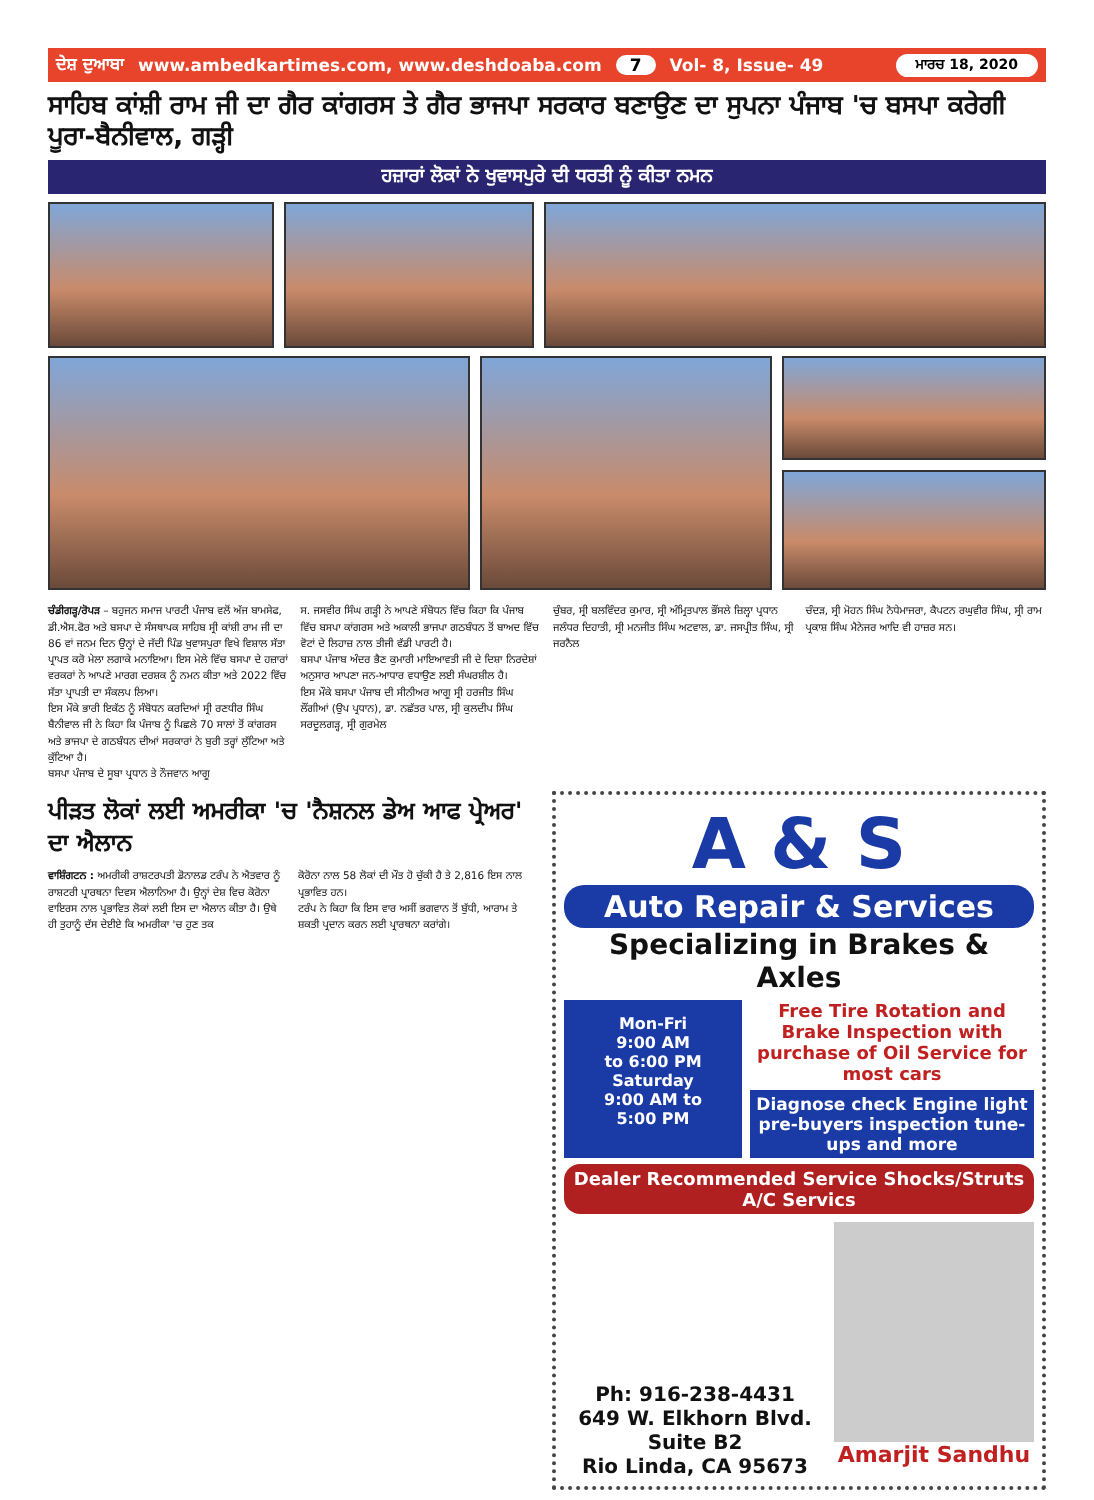ਦੇਸ਼ ਦੁਆਬਾ www.ambedkartimes.com, www.deshdoaba.com 7 Vol- 8, Issue- 49 ਮਾਰਚ 18, 2020
ਸਾਹਿਬ ਕਾਂਸ਼ੀ ਰਾਮ ਜੀ ਦਾ ਗੈਰ ਕਾਂਗਰਸ ਤੇ ਗੈਰ ਭਾਜਪਾ ਸਰਕਾਰ ਬਣਾਉਣ ਦਾ ਸੁਪਨਾ ਪੰਜਾਬ 'ਚ ਬਸਪਾ ਕਰੇਗੀ ਪੂਰਾ-ਬੈਨੀਵਾਲ, ਗੜ੍ਹੀ
ਹਜ਼ਾਰਾਂ ਲੋਕਾਂ ਨੇ ਖੁਵਾਸਪੁਰੇ ਦੀ ਧਰਤੀ ਨੂੰ ਕੀਤਾ ਨਮਨ
ਚੰਡੀਗੜ੍ਹ/ਰੋਪੜ – ਬਹੁਜਨ ਸਮਾਜ ਪਾਰਟੀ ਪੰਜਾਬ ਵਲੋਂ ਅੱਜ ਬਾਮਸੇਫ, ਡੀ.ਐਸ.ਫੋਰ ਅਤੇ ਬਸਪਾ ਦੇ ਸੰਸਥਾਪਕ ਸਾਹਿਬ ਸ੍ਰੀ ਕਾਂਸ਼ੀ ਰਾਮ ਜੀ ਦਾ 86 ਵਾਂ ਜਨਮ ਦਿਨ ਉਨ੍ਹਾਂ ਦੇ ਜੱਦੀ ਪਿੰਡ ਖੁਵਾਸਪੁਰਾ ਵਿਖੇ ਵਿਸ਼ਾਲ ਸੱਤਾ ਪ੍ਰਾਪਤ ਕਰੋ ਮੇਲਾ ਲਗਾਕੇ ਮਨਾਇਆ। ਇਸ ਮੇਲੇ ਵਿੱਚ ਬਸਪਾ ਦੇ ਹਜ਼ਾਰਾਂ ਵਰਕਰਾਂ ਨੇ ਆਪਣੇ ਮਾਰਗ ਦਰਸ਼ਕ ਨੂੰ ਨਮਨ ਕੀਤਾ ਅਤੇ 2022 ਵਿੱਚ ਸੱਤਾ ਪ੍ਰਾਪਤੀ ਦਾ ਸੰਕਲਪ ਲਿਆ।
ਇਸ ਮੌਕੇ ਭਾਰੀ ਇਕੱਠ ਨੂੰ ਸੰਬੋਧਨ ਕਰਦਿਆਂ ਸ੍ਰੀ ਰਣਧੀਰ ਸਿੰਘ ਬੈਨੀਵਾਲ ਜੀ ਨੇ ਕਿਹਾ ਕਿ ਪੰਜਾਬ ਨੂੰ ਪਿਛਲੇ 70 ਸਾਲਾਂ ਤੋਂ ਕਾਂਗਰਸ ਅਤੇ ਭਾਜਪਾ ਦੇ ਗਠਬੰਧਨ ਦੀਆਂ ਸਰਕਾਰਾਂ ਨੇ ਬੁਰੀ ਤਰ੍ਹਾਂ ਲੁੱਟਿਆ ਅਤੇ ਕੁੱਟਿਆ ਹੈ।
ਬਸਪਾ ਪੰਜਾਬ ਦੇ ਸੂਬਾ ਪ੍ਰਧਾਨ ਤੇ ਨੌਜਵਾਨ ਆਗੂ
ਸ. ਜਸਵੀਰ ਸਿੰਘ ਗੜ੍ਹੀ ਨੇ ਆਪਣੇ ਸੰਬੋਧਨ ਵਿੱਚ ਕਿਹਾ ਕਿ ਪੰਜਾਬ ਵਿੱਚ ਬਸਪਾ ਕਾਂਗਰਸ ਅਤੇ ਅਕਾਲੀ ਭਾਜਪਾ ਗਠਬੰਧਨ ਤੋਂ ਬਾਅਦ ਵਿੱਚ ਵੋਟਾਂ ਦੇ ਲਿਹਾਜ਼ ਨਾਲ ਤੀਜੀ ਵੱਡੀ ਪਾਰਟੀ ਹੈ।
ਬਸਪਾ ਪੰਜਾਬ ਅੰਦਰ ਭੈਣ ਕੁਮਾਰੀ ਮਾਇਆਵਤੀ ਜੀ ਦੇ ਦਿਸ਼ਾ ਨਿਰਦੇਸ਼ਾਂ ਅਨੁਸਾਰ ਆਪਣਾ ਜਨ-ਆਧਾਰ ਵਧਾਉਣ ਲਈ ਸੰਘਰਸ਼ੀਲ ਹੈ।
ਇਸ ਮੌਕੇ ਬਸਪਾ ਪੰਜਾਬ ਦੀ ਸੀਨੀਅਰ ਆਗੂ ਸ੍ਰੀ ਹਰਜੀਤ ਸਿੰਘ ਲੌਂਗੀਆਂ (ਉਪ ਪ੍ਰਧਾਨ), ਡਾ. ਨਛੱਤਰ ਪਾਲ, ਸ੍ਰੀ ਕੁਲਦੀਪ ਸਿੰਘ ਸਰਦੂਲਗੜ੍ਹ, ਸ੍ਰੀ ਗੁਰਮੇਲ
ਚੁੰਬਰ, ਸ੍ਰੀ ਬਲਵਿੰਦਰ ਕੁਮਾਰ, ਸ੍ਰੀ ਅੰਮ੍ਰਿਤਪਾਲ ਭੌਂਸਲੇ ਜ਼ਿਲ੍ਹਾ ਪ੍ਰਧਾਨ ਜਲੰਧਰ ਦਿਹਾਤੀ, ਸ੍ਰੀ ਮਨਜੀਤ ਸਿੰਘ ਅਟਵਾਲ, ਡਾ. ਜਸਪ੍ਰੀਤ ਸਿੰਘ, ਸ੍ਰੀ ਜਰਨੈਲ
ਚੰਦੜ, ਸ੍ਰੀ ਮੋਹਨ ਸਿੰਘ ਨੋਧੇਮਾਜਰਾ, ਕੈਪਟਨ ਰਘੁਵੀਰ ਸਿੰਘ, ਸ੍ਰੀ ਰਾਮ ਪ੍ਰਕਾਸ਼ ਸਿੰਘ ਮੈਨੇਜਰ ਆਦਿ ਵੀ ਹਾਜ਼ਰ ਸਨ।
ਪੀੜਤ ਲੋਕਾਂ ਲਈ ਅਮਰੀਕਾ 'ਚ 'ਨੈਸ਼ਨਲ ਡੇਅ ਆਫ ਪ੍ਰੇਅਰ' ਦਾ ਐਲਾਨ
ਵਾਸ਼ਿੰਗਟਨ : ਅਮਰੀਕੀ ਰਾਸ਼ਟਰਪਤੀ ਡੋਨਾਲਡ ਟਰੰਪ ਨੇ ਐਤਵਾਰ ਨੂੰ ਰਾਸ਼ਟਰੀ ਪ੍ਰਾਰਥਨਾ ਦਿਵਸ ਐਲਾਨਿਆ ਹੈ। ਉਨ੍ਹਾਂ ਦੇਸ਼ ਵਿਚ ਕੋਰੋਨਾ ਵਾਇਰਸ ਨਾਲ ਪ੍ਰਭਾਵਿਤ ਲੋਕਾਂ ਲਈ ਇਸ ਦਾ ਐਲਾਨ ਕੀਤਾ ਹੈ। ਉਥੇ ਹੀ ਤੁਹਾਨੂੰ ਦੱਸ ਦੇਈਏ ਕਿ ਅਮਰੀਕਾ 'ਚ ਹੁਣ ਤਕ
ਕੋਰੋਨਾ ਨਾਲ 58 ਲੋਕਾਂ ਦੀ ਮੌਤ ਹੋ ਚੁੱਕੀ ਹੈ ਤੇ 2,816 ਇਸ ਨਾਲ ਪ੍ਰਭਾਵਿਤ ਹਨ।
ਟਰੰਪ ਨੇ ਕਿਹਾ ਕਿ ਇਸ ਵਾਰ ਅਸੀਂ ਭਗਵਾਨ ਤੋਂ ਬੁੱਧੀ, ਆਰਾਮ ਤੇ ਸ਼ਕਤੀ ਪ੍ਰਦਾਨ ਕਰਨ ਲਈ ਪ੍ਰਾਰਥਨਾ ਕਰਾਂਗੇ।
A & S
Auto Repair & Services
Specializing in Brakes & Axles
Mon-Fri
9:00 AM
to 6:00 PM
Saturday
9:00 AM to
5:00 PM
Free Tire Rotation and Brake Inspection with purchase of Oil Service for most cars
Diagnose check Engine light pre-buyers inspection tune-ups and more
Dealer Recommended Service Shocks/Struts A/C Servics
Ph: 916-238-4431
649 W. Elkhorn Blvd. Suite B2
Rio Linda, CA 95673
Amarjit Sandhu